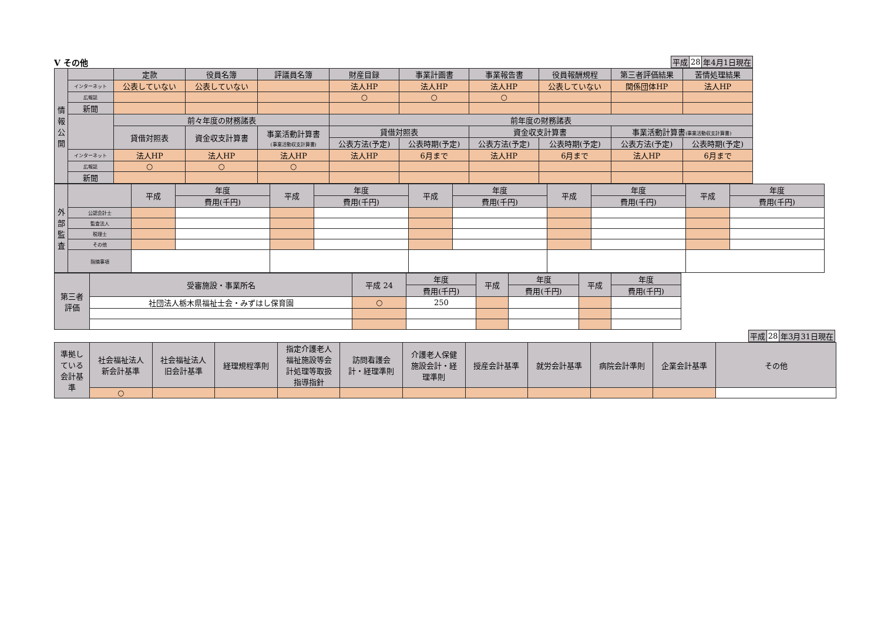Ⅴ その他
| 平成 | 28 | 年4月1日現在 |
| 情 報 公 開 | | 定款 | 役員名簿 | 評議員名簿 | 財産目録 | 事業計画書 | 事業報告書 | 役員報酬規程 | 第三者評価結果 | 苦情処理結果 |
| --- | --- | --- | --- | --- | --- | --- | --- | --- | --- | --- |
| | インターネット | 公表していない | 公表していない | | 法人HP | 法人HP | 法人HP | 公表していない | 関係団体HP | 法人HP |
| | 広報誌 | | | | ○ | ○ | ○ | | | |
| | 新聞 | | | | | | | | | |
| | | 前々年度の財務諸表 | | | 前年度の財務諸表 | | | | | |
| | | 貸借対照表 | 資金収支計算書 | 事業活動計算書 (事業活動収支計算書) | 貸借対照表 | | 資金収支計算書 | | 事業活動計算書 (事業活動収支計算書) | |
| | | | | | 公表方法(予定) | 公表時期(予定) | 公表方法(予定) | 公表時期(予定) | 公表方法(予定) | 公表時期(予定) |
| | インターネット | 法人HP | 法人HP | 法人HP | 法人HP | 6月まで | 法人HP | 6月まで | 法人HP | 6月まで |
| | 広報誌 | ○ | ○ | ○ | | | | | | |
| | 新聞 | | | | | | | | | |
| 外 部 監 査 | | 平成 | 年度 | 平成 | 年度 | 平成 | 年度 | 平成 | 年度 | 平成 | 年度 |
| --- | --- | --- | --- | --- | --- | --- | --- | --- | --- | --- | --- |
| | | | 費用(千円) | | 費用(千円) | | 費用(千円) | | 費用(千円) | | 費用(千円) |
| | 公認会計士 | | | | | | | | | | |
| | 監査法人 | | | | | | | | | | |
| | 税理士 | | | | | | | | | | |
| | その他 | | | | | | | | | | |
| | 指摘事項 | | | | | | | | | | |
| 第三者 評価 | 受審施設・事業所名 | 平成 24 | 年度 | 平成 | 年度 | 平成 | 年度 |
| --- | --- | --- | --- | --- | --- | --- | --- |
| | | | 費用(千円) | | 費用(千円) | | 費用(千円) |
| | 社団法人栃木県福祉士会・みずはし保育園 | ○ | 250 | | | | |
| 平成 | 28 | 年3月31日現在 |
| 準拠し ている 会計基 準 | 社会福祉法人 新会計基準 | 社会福祉法人 旧会計基準 | 経理規程準則 | 指定介護老人 福祉施設等会 計処理等取扱 指導指針 | 訪問看護会 計・経理準則 | 介護老人保健 施設会計・経 理準則 | 授産会計基準 | 就労会計基準 | 病院会計準則 | 企業会計基準 | その他 |
| --- | --- | --- | --- | --- | --- | --- | --- | --- | --- | --- | --- |
| | ○ | | | | | | | | | | |